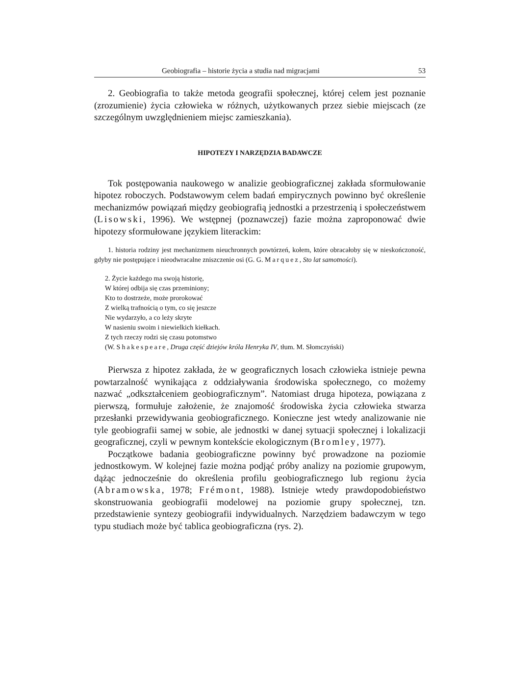Geobiografia – historie życia a studia nad migracjami 53
2. Geobiografia to także metoda geografii społecznej, której celem jest poznanie (zrozumienie) życia człowieka w różnych, użytkowanych przez siebie miejscach (ze szczególnym uwzględnieniem miejsc zamieszkania).
HIPOTEZY I NARZĘDZIA BADAWCZE
Tok postępowania naukowego w analizie geobiograficznej zakłada sformułowanie hipotez roboczych. Podstawowym celem badań empirycznych powinno być określenie mechanizmów powiązań między geobiografią jednostki a przestrzenią i społeczeństwem (Lisowski, 1996). We wstępnej (poznawczej) fazie można zaproponować dwie hipotezy sformułowane językiem literackim:
1. historia rodziny jest mechanizmem nieuchronnych powtórzeń, kołem, które obracałoby się w nieskończoność, gdyby nie postępujące i nieodwracalne zniszczenie osi (G. G. Marquez, Sto lat samotności).
2. Życie każdego ma swoją historię,
W której odbija się czas przeminiony;
Kto to dostrzeże, może prorokować
Z wielką trafnością o tym, co się jeszcze
Nie wydarzyło, a co leży skryte
W nasieniu swoim i niewielkich kiełkach.
Z tych rzeczy rodzi się czasu potomstwo
(W. Shakespeare, Druga część dziejów króla Henryka IV, tłum. M. Słomczyński)
Pierwsza z hipotez zakłada, że w geograficznych losach człowieka istnieje pewna powtarzalność wynikająca z oddziaływania środowiska społecznego, co możemy nazwać „odkształceniem geobiograficznym”. Natomiast druga hipoteza, powiązana z pierwszą, formułuje założenie, że znajomość środowiska życia człowieka stwarza przesłanki przewidywania geobiograficznego. Konieczne jest wtedy analizowanie nie tyle geobiografii samej w sobie, ale jednostki w danej sytuacji społecznej i lokalizacji geograficznej, czyli w pewnym kontekście ekologicznym (Bromley, 1977).
Początkowe badania geobiograficzne powinny być prowadzone na poziomie jednostkowym. W kolejnej fazie można podjąć próby analizy na poziomie grupowym, dążąc jednocześnie do określenia profilu geobiograficznego lub regionu życia (Abramowska, 1978; Frémont, 1988). Istnieje wtedy prawdopodobieństwo skonstruowania geobiografii modelowej na poziomie grupy społecznej, tzn. przedstawienie syntezy geobiografii indywidualnych. Narzędziem badawczym w tego typu studiach może być tablica geobiograficzna (rys. 2).